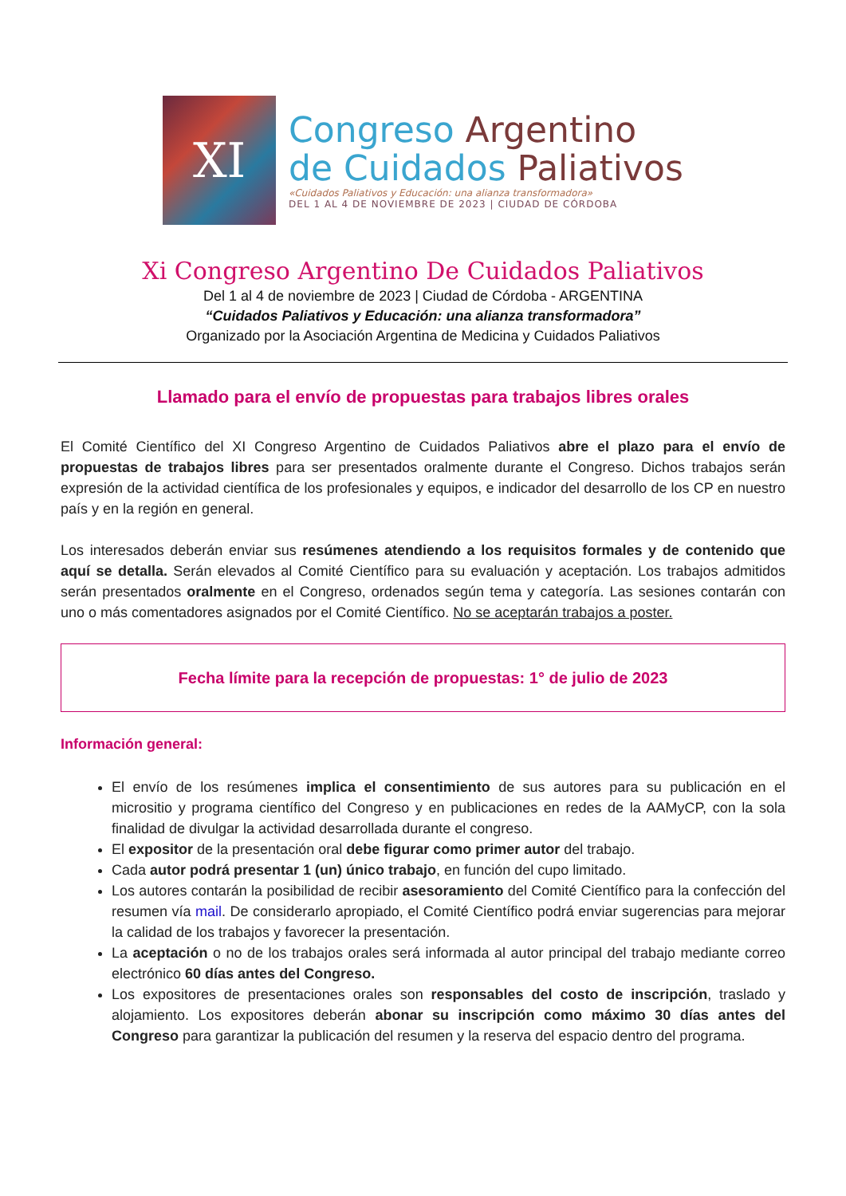XI
Congreso Argentino
de Cuidados Paliativos
«Cuidados Paliativos y Educación: una alianza transformadora»
DEL 1 AL 4 DE NOVIEMBRE DE 2023 | CIUDAD DE CÓRDOBA
Xi Congreso Argentino De Cuidados Paliativos
Del 1 al 4 de noviembre de 2023 | Ciudad de Córdoba - ARGENTINA
“Cuidados Paliativos y Educación: una alianza transformadora”
Organizado por la Asociación Argentina de Medicina y Cuidados Paliativos
Llamado para el envío de propuestas para trabajos libres orales
El Comité Científico del XI Congreso Argentino de Cuidados Paliativos abre el plazo para el envío de propuestas de trabajos libres para ser presentados oralmente durante el Congreso. Dichos trabajos serán expresión de la actividad científica de los profesionales y equipos, e indicador del desarrollo de los CP en nuestro país y en la región en general.
Los interesados deberán enviar sus resúmenes atendiendo a los requisitos formales y de contenido que aquí se detalla. Serán elevados al Comité Científico para su evaluación y aceptación. Los trabajos admitidos serán presentados oralmente en el Congreso, ordenados según tema y categoría. Las sesiones contarán con uno o más comentadores asignados por el Comité Científico. No se aceptarán trabajos a poster.
Fecha límite para la recepción de propuestas: 1° de julio de 2023
Información general:
El envío de los resúmenes implica el consentimiento de sus autores para su publicación en el micrositio y programa científico del Congreso y en publicaciones en redes de la AAMyCP, con la sola finalidad de divulgar la actividad desarrollada durante el congreso.
El expositor de la presentación oral debe figurar como primer autor del trabajo.
Cada autor podrá presentar 1 (un) único trabajo, en función del cupo limitado.
Los autores contarán la posibilidad de recibir asesoramiento del Comité Científico para la confección del resumen vía mail. De considerarlo apropiado, el Comité Científico podrá enviar sugerencias para mejorar la calidad de los trabajos y favorecer la presentación.
La aceptación o no de los trabajos orales será informada al autor principal del trabajo mediante correo electrónico 60 días antes del Congreso.
Los expositores de presentaciones orales son responsables del costo de inscripción, traslado y alojamiento. Los expositores deberán abonar su inscripción como máximo 30 días antes del Congreso para garantizar la publicación del resumen y la reserva del espacio dentro del programa.